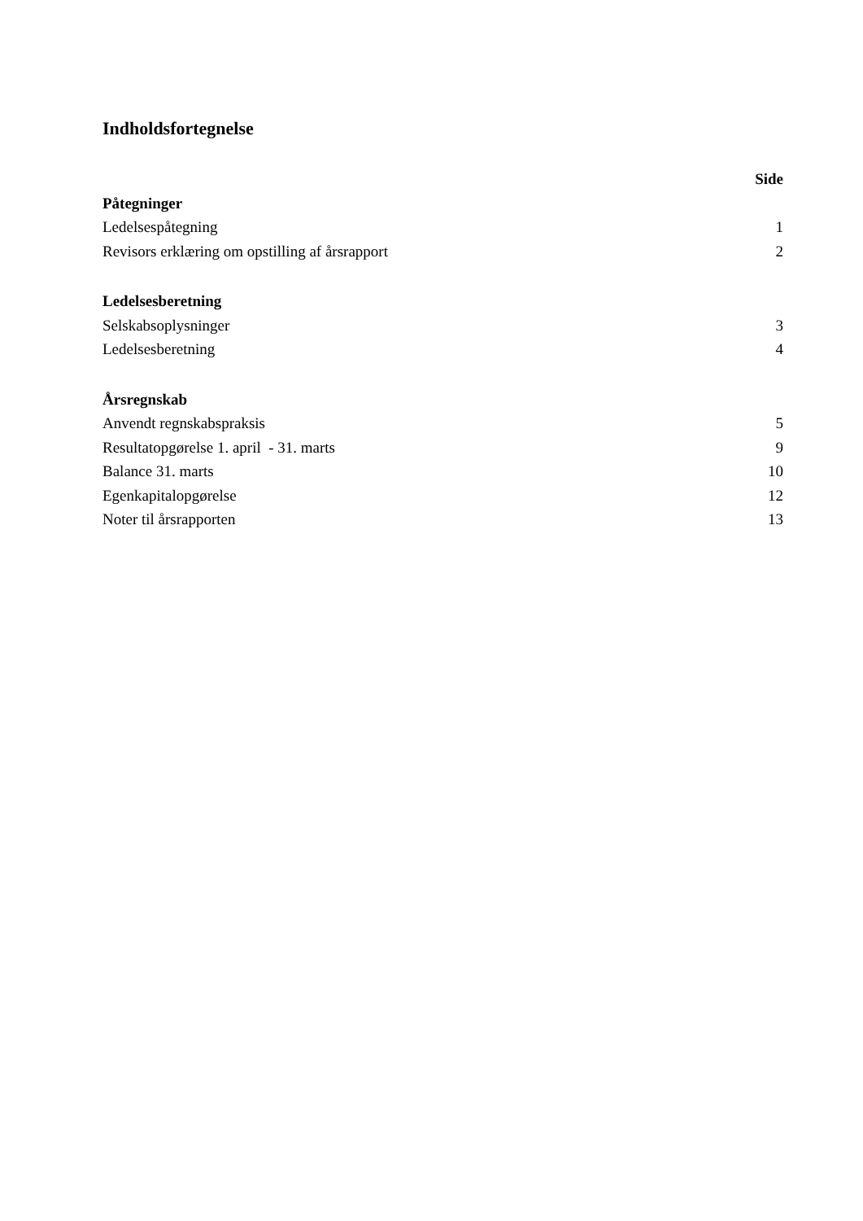Indholdsfortegnelse
| | Side |
| Påtegninger | |
| Ledelsespåtegning | 1 |
| Revisors erklæring om opstilling af årsrapport | 2 |
| Ledelsesberetning | |
| Selskabsoplysninger | 3 |
| Ledelsesberetning | 4 |
| Årsregnskab | |
| Anvendt regnskabspraksis | 5 |
| Resultatopgørelse 1. april - 31. marts | 9 |
| Balance 31. marts | 10 |
| Egenkapitalopgørelse | 12 |
| Noter til årsrapporten | 13 |